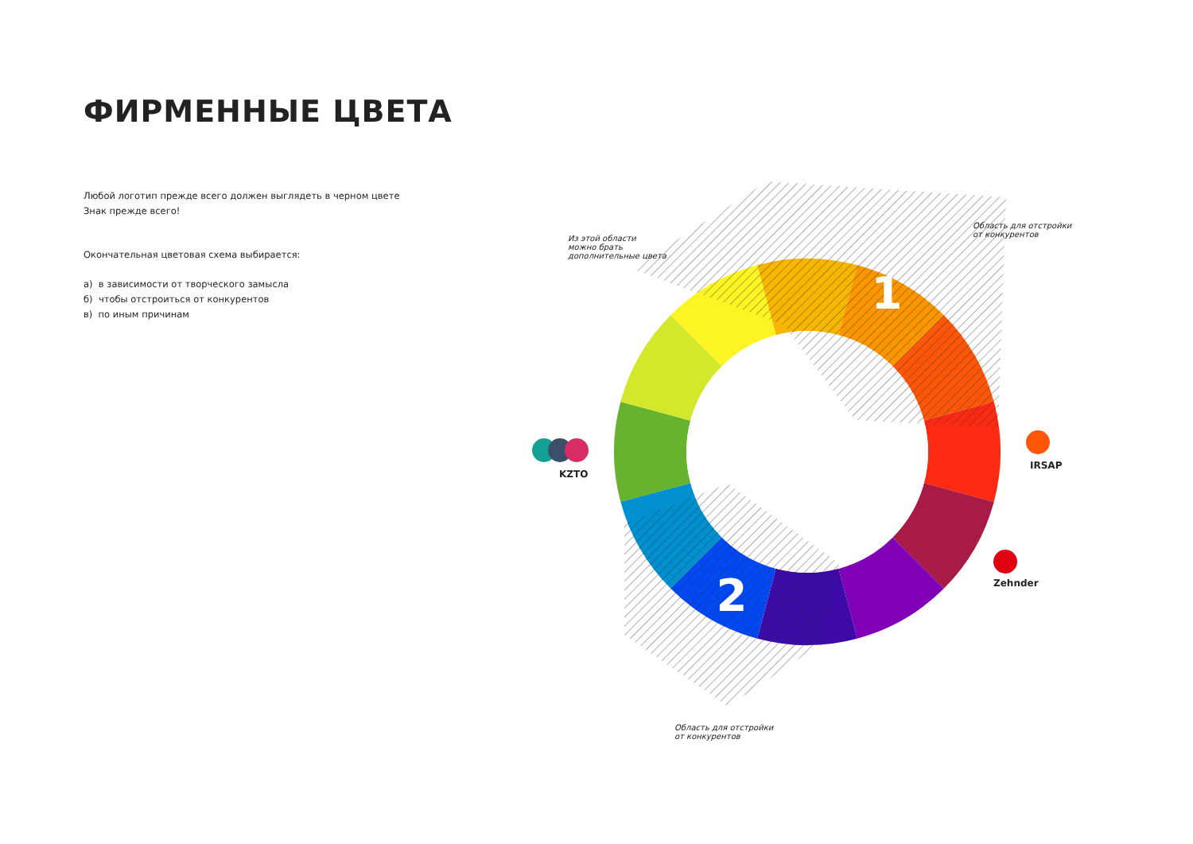ФИРМЕННЫЕ ЦВЕТА
Любой логотип прежде всего должен выглядеть в черном цвете
Знак прежде всего!
Окончательная цветовая схема выбирается:
а) в зависимости от творческого замысла
б) чтобы отстроиться от конкурентов
в) по иным причинам
1
2
Из этой области
можно брать
дополнительные цвета
Область для отстройки
от конкурентов
Область для отстройки
от конкурентов
KZTO
IRSAP
Zehnder